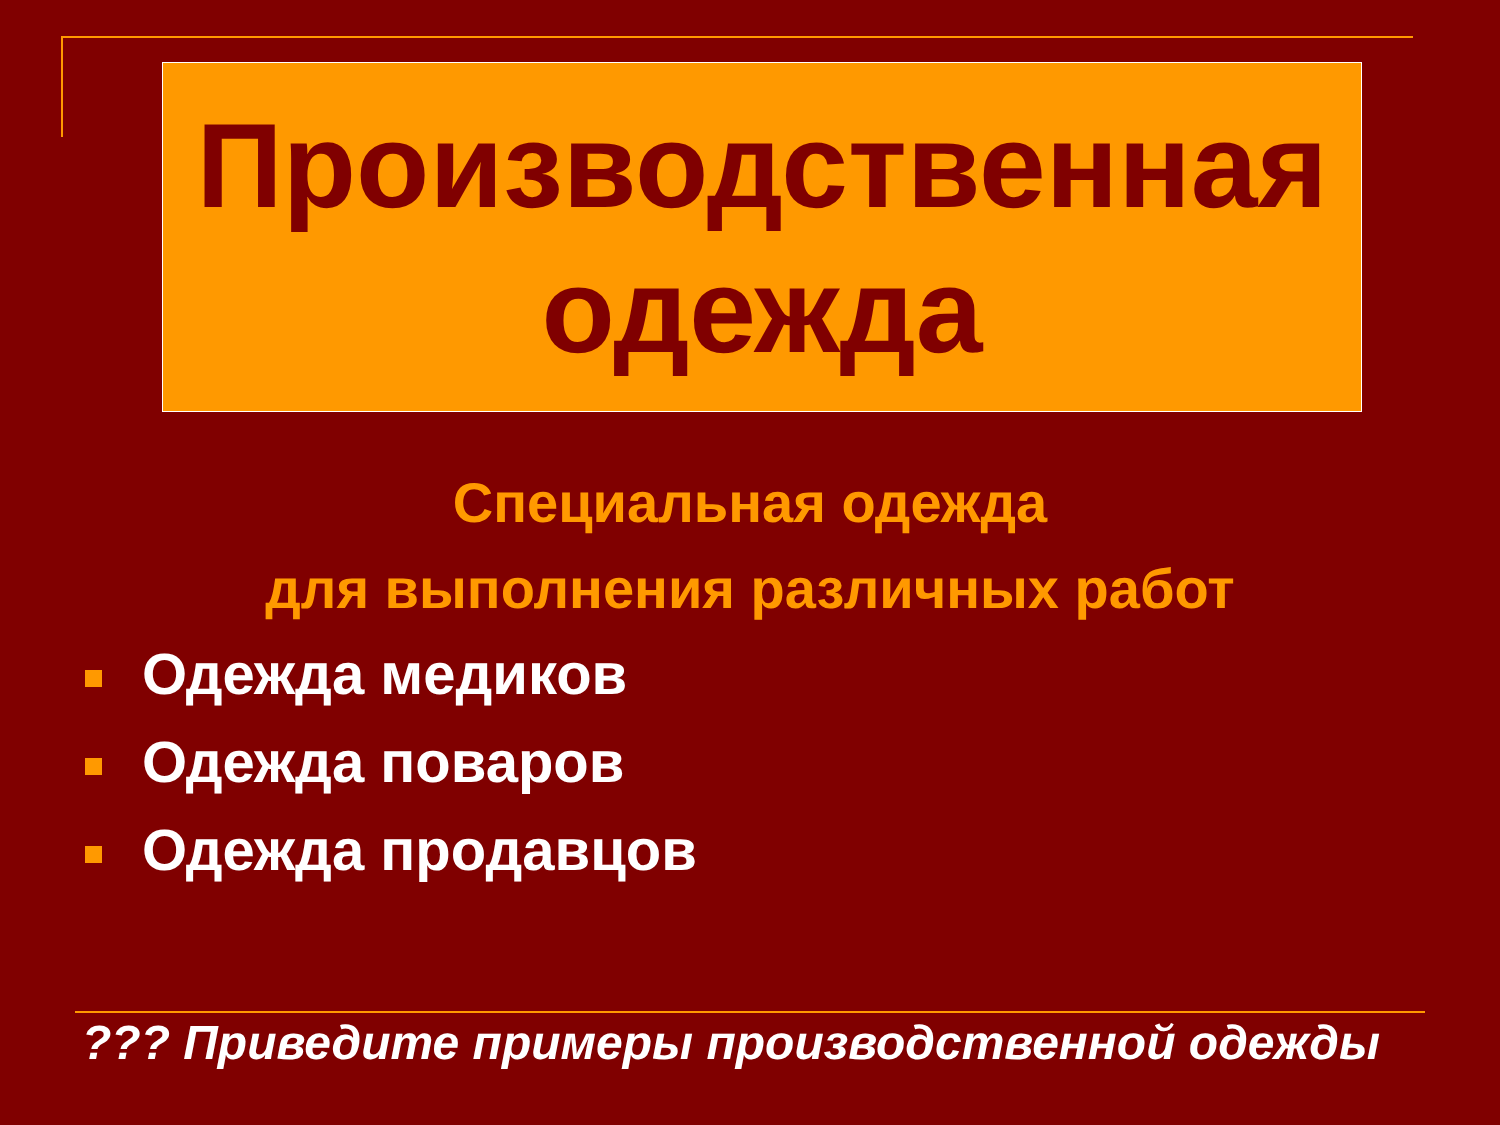Производственная
одежда
Специальная одежда
для выполнения различных работ
Одежда медиков
Одежда поваров
Одежда продавцов
??? Приведите примеры производственной одежды